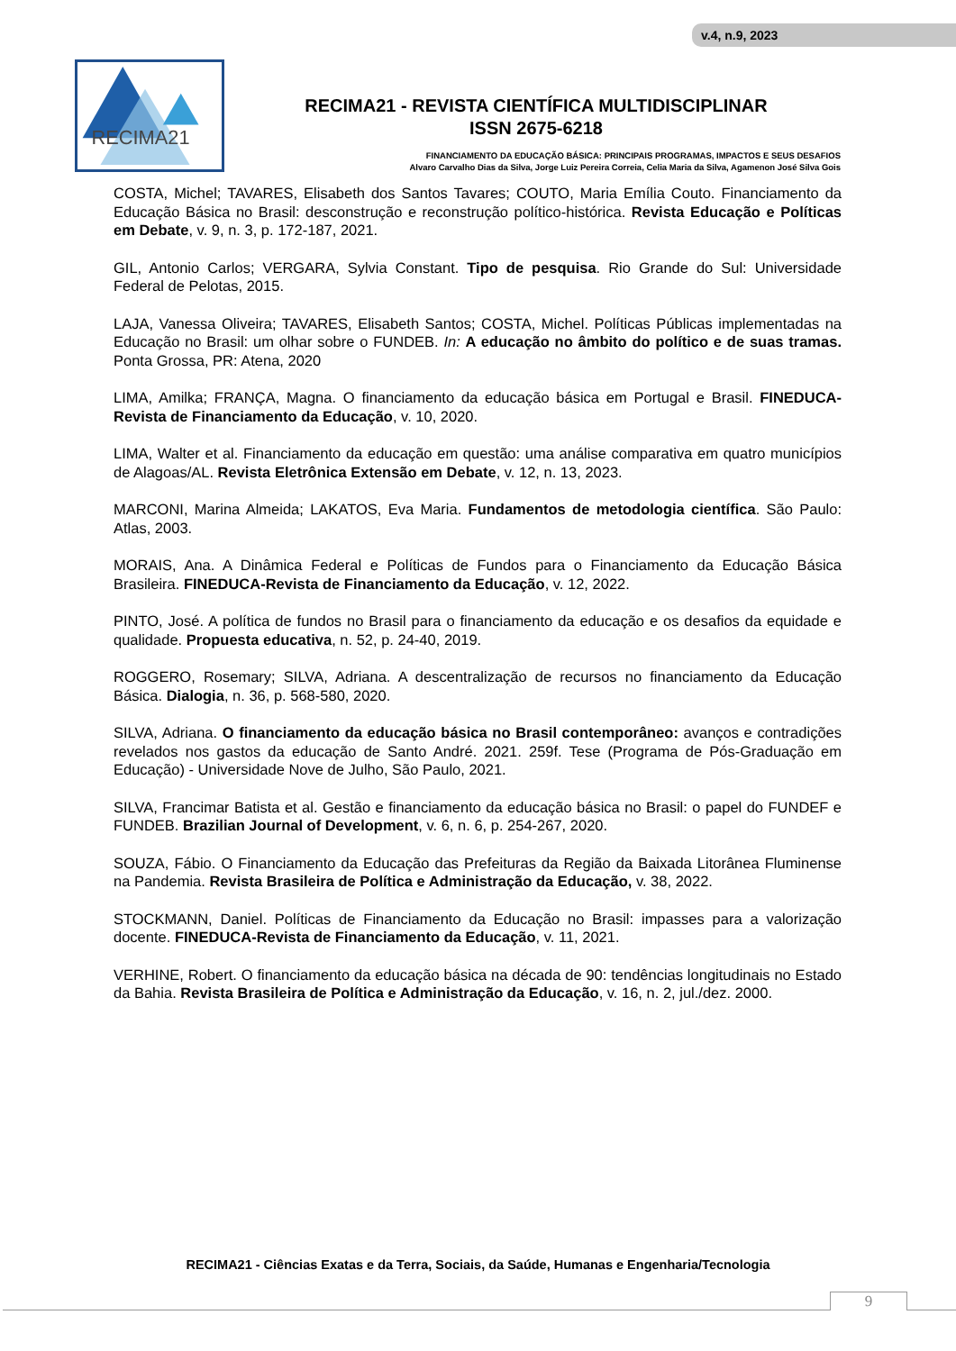v.4, n.9, 2023
RECIMA21
RECIMA21 - REVISTA CIENTÍFICA MULTIDISCIPLINAR
ISSN 2675-6218
FINANCIAMENTO DA EDUCAÇÃO BÁSICA: PRINCIPAIS PROGRAMAS, IMPACTOS E SEUS DESAFIOS
Alvaro Carvalho Dias da Silva, Jorge Luiz Pereira Correia, Celia Maria da Silva, Agamenon José Silva Gois
COSTA, Michel; TAVARES, Elisabeth dos Santos Tavares; COUTO, Maria Emília Couto. Financiamento da Educação Básica no Brasil: desconstrução e reconstrução político-histórica. Revista Educação e Políticas em Debate, v. 9, n. 3, p. 172-187, 2021.
GIL, Antonio Carlos; VERGARA, Sylvia Constant. Tipo de pesquisa. Rio Grande do Sul: Universidade Federal de Pelotas, 2015.
LAJA, Vanessa Oliveira; TAVARES, Elisabeth Santos; COSTA, Michel. Políticas Públicas implementadas na Educação no Brasil: um olhar sobre o FUNDEB. In: A educação no âmbito do político e de suas tramas. Ponta Grossa, PR: Atena, 2020
LIMA, Amilka; FRANÇA, Magna. O financiamento da educação básica em Portugal e Brasil. FINEDUCA-Revista de Financiamento da Educação, v. 10, 2020.
LIMA, Walter et al. Financiamento da educação em questão: uma análise comparativa em quatro municípios de Alagoas/AL. Revista Eletrônica Extensão em Debate, v. 12, n. 13, 2023.
MARCONI, Marina Almeida; LAKATOS, Eva Maria. Fundamentos de metodologia científica. São Paulo: Atlas, 2003.
MORAIS, Ana. A Dinâmica Federal e Políticas de Fundos para o Financiamento da Educação Básica Brasileira. FINEDUCA-Revista de Financiamento da Educação, v. 12, 2022.
PINTO, José. A política de fundos no Brasil para o financiamento da educação e os desafios da equidade e qualidade. Propuesta educativa, n. 52, p. 24-40, 2019.
ROGGERO, Rosemary; SILVA, Adriana. A descentralização de recursos no financiamento da Educação Básica. Dialogia, n. 36, p. 568-580, 2020.
SILVA, Adriana. O financiamento da educação básica no Brasil contemporâneo: avanços e contradições revelados nos gastos da educação de Santo André. 2021. 259f. Tese (Programa de Pós-Graduação em Educação) - Universidade Nove de Julho, São Paulo, 2021.
SILVA, Francimar Batista et al. Gestão e financiamento da educação básica no Brasil: o papel do FUNDEF e FUNDEB. Brazilian Journal of Development, v. 6, n. 6, p. 254-267, 2020.
SOUZA, Fábio. O Financiamento da Educação das Prefeituras da Região da Baixada Litorânea Fluminense na Pandemia. Revista Brasileira de Política e Administração da Educação, v. 38, 2022.
STOCKMANN, Daniel. Políticas de Financiamento da Educação no Brasil: impasses para a valorização docente. FINEDUCA-Revista de Financiamento da Educação, v. 11, 2021.
VERHINE, Robert. O financiamento da educação básica na década de 90: tendências longitudinais no Estado da Bahia. Revista Brasileira de Política e Administração da Educação, v. 16, n. 2, jul./dez. 2000.
RECIMA21 - Ciências Exatas e da Terra, Sociais, da Saúde, Humanas e Engenharia/Tecnologia
9